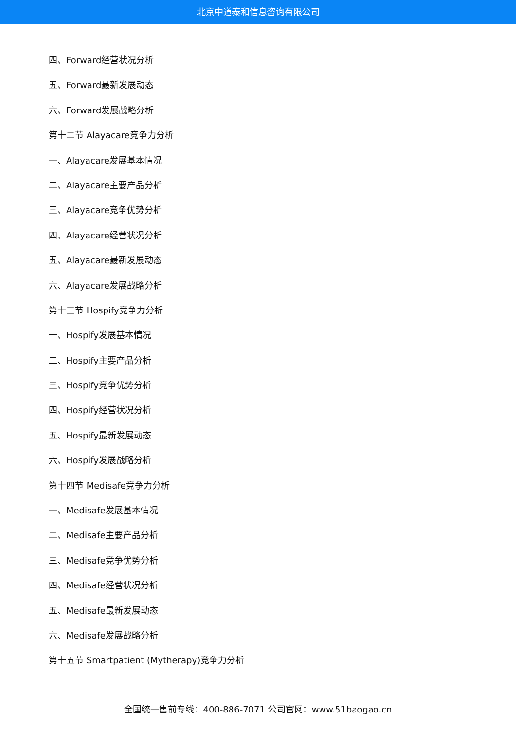北京中道泰和信息咨询有限公司
四、Forward经营状况分析
五、Forward最新发展动态
六、Forward发展战略分析
第十二节 Alayacare竞争力分析
一、Alayacare发展基本情况
二、Alayacare主要产品分析
三、Alayacare竞争优势分析
四、Alayacare经营状况分析
五、Alayacare最新发展动态
六、Alayacare发展战略分析
第十三节 Hospify竞争力分析
一、Hospify发展基本情况
二、Hospify主要产品分析
三、Hospify竞争优势分析
四、Hospify经营状况分析
五、Hospify最新发展动态
六、Hospify发展战略分析
第十四节 Medisafe竞争力分析
一、Medisafe发展基本情况
二、Medisafe主要产品分析
三、Medisafe竞争优势分析
四、Medisafe经营状况分析
五、Medisafe最新发展动态
六、Medisafe发展战略分析
第十五节 Smartpatient (Mytherapy)竞争力分析
全国统一售前专线：400-886-7071 公司官网：www.51baogao.cn